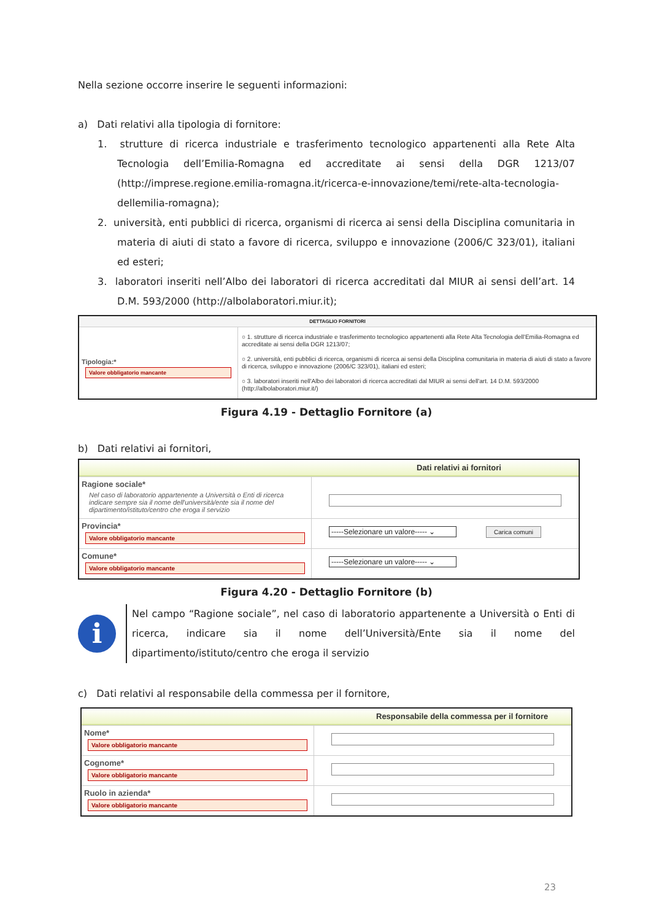Nella sezione occorre inserire le seguenti informazioni:
a) Dati relativi alla tipologia di fornitore:
1. strutture di ricerca industriale e trasferimento tecnologico appartenenti alla Rete Alta Tecnologia dell’Emilia-Romagna ed accreditate ai sensi della DGR 1213/07 (http://imprese.regione.emilia-romagna.it/ricerca-e-innovazione/temi/rete-alta-tecnologia-dellemilia-romagna);
2. università, enti pubblici di ricerca, organismi di ricerca ai sensi della Disciplina comunitaria in materia di aiuti di stato a favore di ricerca, sviluppo e innovazione (2006/C 323/01), italiani ed esteri;
3. laboratori inseriti nell’Albo dei laboratori di ricerca accreditati dal MIUR ai sensi dell’art. 14 D.M. 593/2000 (http://albolaboratori.miur.it);
DETTAGLIO FORNITORI
Tipologia:*
Valore obbligatorio mancante
○ 1. strutture di ricerca industriale e trasferimento tecnologico appartenenti alla Rete Alta Tecnologia dell'Emilia-Romagna ed accreditate ai sensi della DGR 1213/07;
○ 2. università, enti pubblici di ricerca, organismi di ricerca ai sensi della Disciplina comunitaria in materia di aiuti di stato a favore di ricerca, sviluppo e innovazione (2006/C 323/01), italiani ed esteri;
○ 3. laboratori inseriti nell'Albo dei laboratori di ricerca accreditati dal MIUR ai sensi dell'art. 14 D.M. 593/2000 (http://albolaboratori.miur.it/)
Figura 4.19 - Dettaglio Fornitore (a)
b) Dati relativi ai fornitori,
Dati relativi ai fornitori
Ragione sociale*
Nel caso di laboratorio appartenente a Università o Enti di ricerca indicare sempre sia il nome dell'università/ente sia il nome del dipartimento/istituto/centro che eroga il servizio
Provincia*
Valore obbligatorio mancante
-----Selezionare un valore----- ⌄ Carica comuni
Comune*
Valore obbligatorio mancante
-----Selezionare un valore----- ⌄
Figura 4.20 - Dettaglio Fornitore (b)
i
Nel campo “Ragione sociale”, nel caso di laboratorio appartenente a Università o Enti di ricerca, indicare sia il nome dell’Università/Ente sia il nome del dipartimento/istituto/centro che eroga il servizio
c) Dati relativi al responsabile della commessa per il fornitore,
Responsabile della commessa per il fornitore
Nome*
Valore obbligatorio mancante
Cognome*
Valore obbligatorio mancante
Ruolo in azienda*
Valore obbligatorio mancante
23